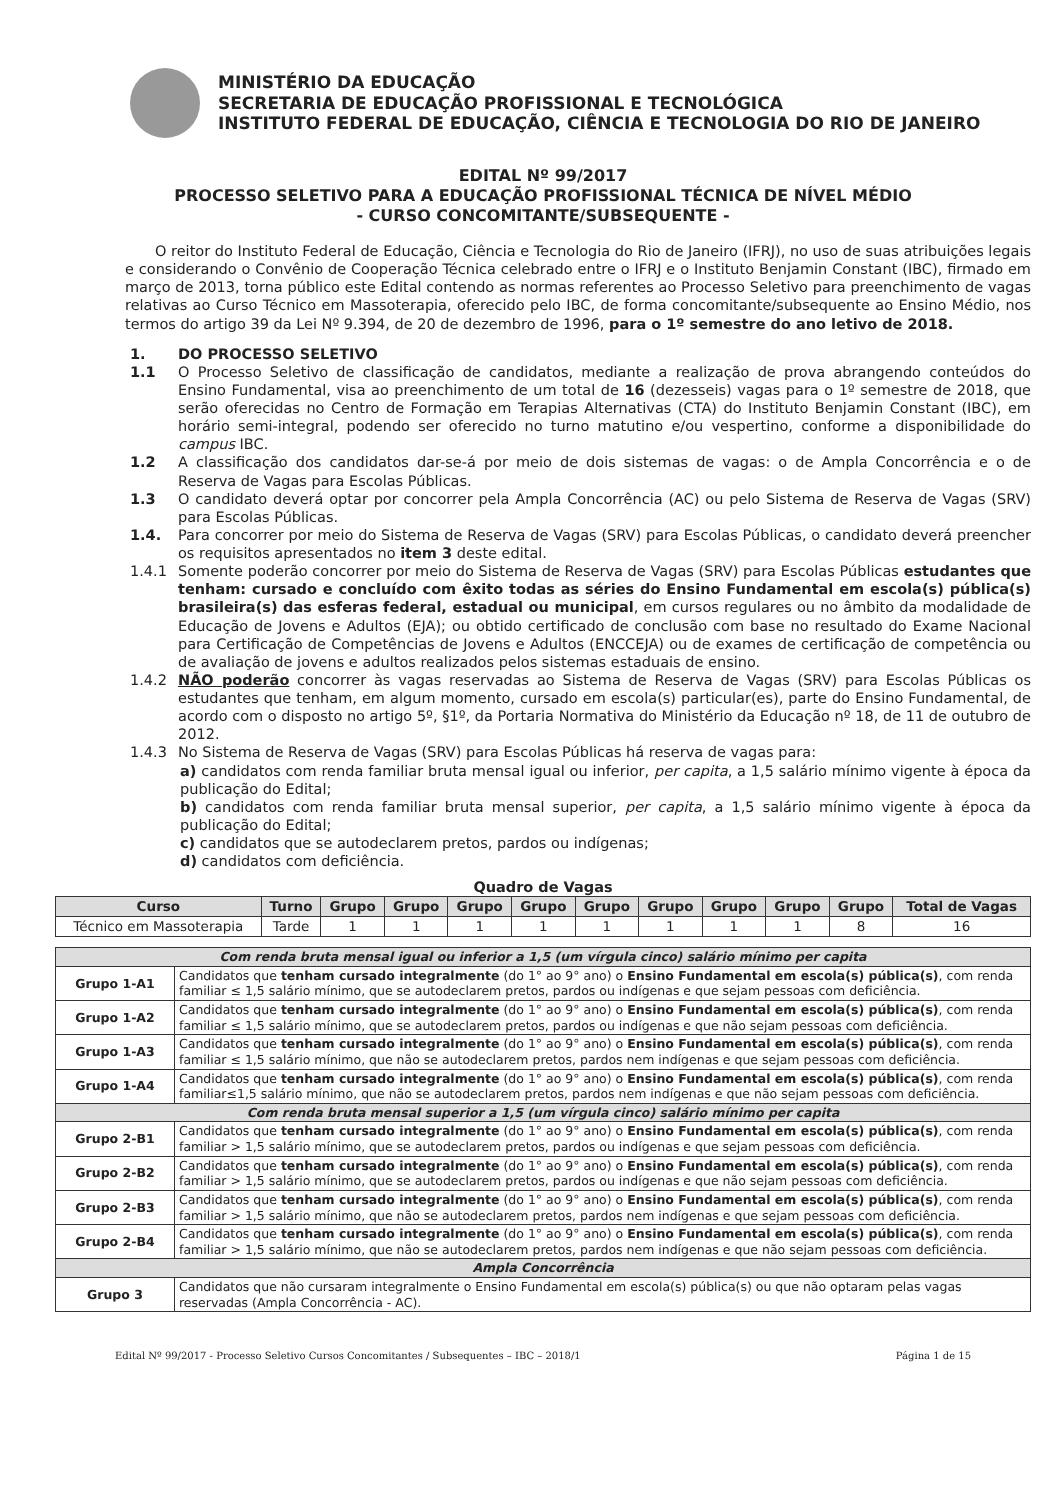MINISTÉRIO DA EDUCAÇÃO
SECRETARIA DE EDUCAÇÃO PROFISSIONAL E TECNOLÓGICA
INSTITUTO FEDERAL DE EDUCAÇÃO, CIÊNCIA E TECNOLOGIA DO RIO DE JANEIRO
EDITAL Nº 99/2017
PROCESSO SELETIVO PARA A EDUCAÇÃO PROFISSIONAL TÉCNICA DE NÍVEL MÉDIO
- CURSO CONCOMITANTE/SUBSEQUENTE -
O reitor do Instituto Federal de Educação, Ciência e Tecnologia do Rio de Janeiro (IFRJ), no uso de suas atribuições legais e considerando o Convênio de Cooperação Técnica celebrado entre o IFRJ e o Instituto Benjamin Constant (IBC), firmado em março de 2013, torna público este Edital contendo as normas referentes ao Processo Seletivo para preenchimento de vagas relativas ao Curso Técnico em Massoterapia, oferecido pelo IBC, de forma concomitante/subsequente ao Ensino Médio, nos termos do artigo 39 da Lei Nº 9.394, de 20 de dezembro de 1996, para o 1º semestre do ano letivo de 2018.
1. DO PROCESSO SELETIVO
1.1 O Processo Seletivo de classificação de candidatos, mediante a realização de prova abrangendo conteúdos do Ensino Fundamental, visa ao preenchimento de um total de 16 (dezesseis) vagas para o 1º semestre de 2018, que serão oferecidas no Centro de Formação em Terapias Alternativas (CTA) do Instituto Benjamin Constant (IBC), em horário semi-integral, podendo ser oferecido no turno matutino e/ou vespertino, conforme a disponibilidade do campus IBC.
1.2 A classificação dos candidatos dar-se-á por meio de dois sistemas de vagas: o de Ampla Concorrência e o de Reserva de Vagas para Escolas Públicas.
1.3 O candidato deverá optar por concorrer pela Ampla Concorrência (AC) ou pelo Sistema de Reserva de Vagas (SRV) para Escolas Públicas.
1.4. Para concorrer por meio do Sistema de Reserva de Vagas (SRV) para Escolas Públicas, o candidato deverá preencher os requisitos apresentados no item 3 deste edital.
1.4.1 Somente poderão concorrer por meio do Sistema de Reserva de Vagas (SRV) para Escolas Públicas estudantes que tenham: cursado e concluído com êxito todas as séries do Ensino Fundamental em escola(s) pública(s) brasileira(s) das esferas federal, estadual ou municipal, em cursos regulares ou no âmbito da modalidade de Educação de Jovens e Adultos (EJA); ou obtido certificado de conclusão com base no resultado do Exame Nacional para Certificação de Competências de Jovens e Adultos (ENCCEJA) ou de exames de certificação de competência ou de avaliação de jovens e adultos realizados pelos sistemas estaduais de ensino.
1.4.2 NÃO poderão concorrer às vagas reservadas ao Sistema de Reserva de Vagas (SRV) para Escolas Públicas os estudantes que tenham, em algum momento, cursado em escola(s) particular(es), parte do Ensino Fundamental, de acordo com o disposto no artigo 5º, §1º, da Portaria Normativa do Ministério da Educação nº 18, de 11 de outubro de 2012.
1.4.3 No Sistema de Reserva de Vagas (SRV) para Escolas Públicas há reserva de vagas para:
a) candidatos com renda familiar bruta mensal igual ou inferior, per capita, a 1,5 salário mínimo vigente à época da publicação do Edital;
b) candidatos com renda familiar bruta mensal superior, per capita, a 1,5 salário mínimo vigente à época da publicação do Edital;
c) candidatos que se autodeclarem pretos, pardos ou indígenas;
d) candidatos com deficiência.
Quadro de Vagas
| Curso | Turno | Grupo | Grupo | Grupo | Grupo | Grupo | Grupo | Grupo | Grupo | Grupo | Total de Vagas |
| --- | --- | --- | --- | --- | --- | --- | --- | --- | --- | --- | --- |
| Técnico em Massoterapia | Tarde | 1 | 1 | 1 | 1 | 1 | 1 | 1 | 1 | 8 | 16 |
| Com renda bruta mensal igual ou inferior a 1,5 (um vírgula cinco) salário mínimo per capita | |
| Grupo 1-A1 | Candidatos que tenham cursado integralmente (do 1° ao 9° ano) o Ensino Fundamental em escola(s) pública(s) , com renda familiar ≤ 1,5 salário mínimo, que se autodeclarem pretos, pardos ou indígenas e que sejam pessoas com deficiência. |
| Grupo 1-A2 | Candidatos que tenham cursado integralmente (do 1° ao 9° ano) o Ensino Fundamental em escola(s) pública(s) , com renda familiar ≤ 1,5 salário mínimo, que se autodeclarem pretos, pardos ou indígenas e que não sejam pessoas com deficiência. |
| Grupo 1-A3 | Candidatos que tenham cursado integralmente (do 1° ao 9° ano) o Ensino Fundamental em escola(s) pública(s) , com renda familiar ≤ 1,5 salário mínimo, que não se autodeclarem pretos, pardos nem indígenas e que sejam pessoas com deficiência. |
| Grupo 1-A4 | Candidatos que tenham cursado integralmente (do 1° ao 9° ano) o Ensino Fundamental em escola(s) pública(s) , com renda familiar≤1,5 salário mínimo, que não se autodeclarem pretos, pardos nem indígenas e que não sejam pessoas com deficiência. |
| Com renda bruta mensal superior a 1,5 (um vírgula cinco) salário mínimo per capita | |
| Grupo 2-B1 | Candidatos que tenham cursado integralmente (do 1° ao 9° ano) o Ensino Fundamental em escola(s) pública(s) , com renda familiar > 1,5 salário mínimo, que se autodeclarem pretos, pardos ou indígenas e que sejam pessoas com deficiência. |
| Grupo 2-B2 | Candidatos que tenham cursado integralmente (do 1° ao 9° ano) o Ensino Fundamental em escola(s) pública(s) , com renda familiar > 1,5 salário mínimo, que se autodeclarem pretos, pardos ou indígenas e que não sejam pessoas com deficiência. |
| Grupo 2-B3 | Candidatos que tenham cursado integralmente (do 1° ao 9° ano) o Ensino Fundamental em escola(s) pública(s) , com renda familiar > 1,5 salário mínimo, que não se autodeclarem pretos, pardos nem indígenas e que sejam pessoas com deficiência. |
| Grupo 2-B4 | Candidatos que tenham cursado integralmente (do 1° ao 9° ano) o Ensino Fundamental em escola(s) pública(s) , com renda familiar > 1,5 salário mínimo, que não se autodeclarem pretos, pardos nem indígenas e que não sejam pessoas com deficiência. |
| Ampla Concorrência | |
| Grupo 3 | Candidatos que não cursaram integralmente o Ensino Fundamental em escola(s) pública(s) ou que não optaram pelas vagas reservadas (Ampla Concorrência - AC). |
Edital Nº 99/2017 - Processo Seletivo Cursos Concomitantes / Subsequentes – IBC – 2018/1 Página 1 de 15